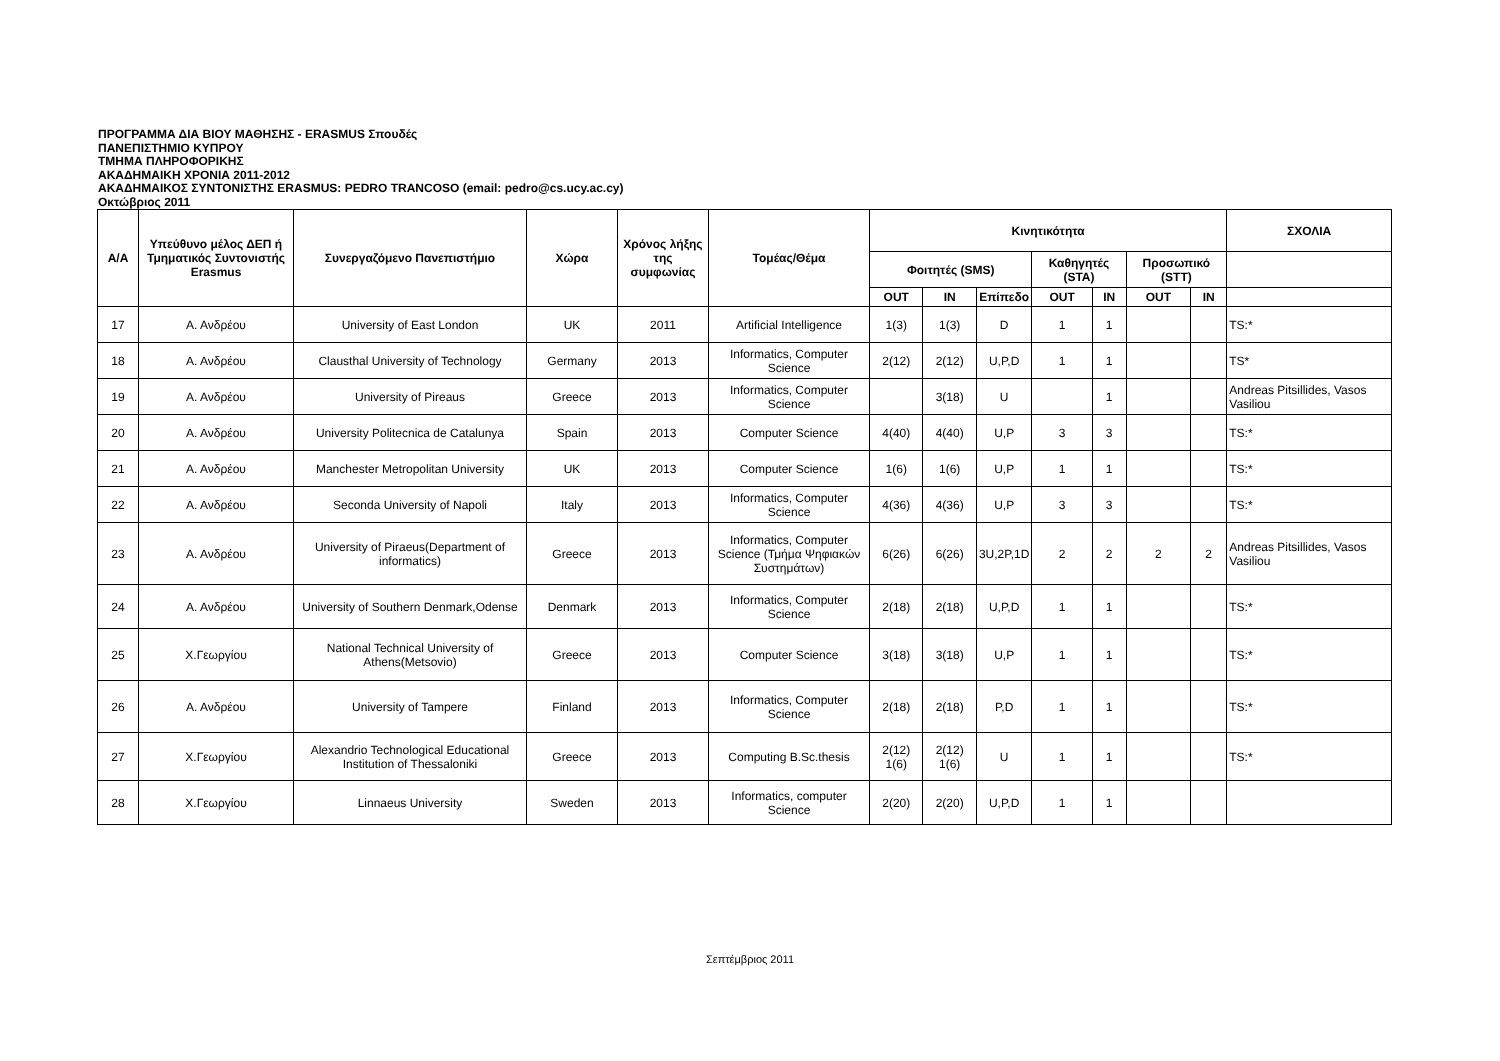ΠΡΟΓΡΑΜΜΑ ΔΙΑ ΒΙΟΥ ΜΑΘΗΣΗΣ - ERASMUS Σπουδές
ΠΑΝΕΠΙΣΤΗΜΙΟ ΚΥΠΡΟΥ
ΤΜΗΜΑ ΠΛΗΡΟΦΟΡΙΚΗΣ
ΑΚΑΔΗΜΑΙΚΗ ΧΡΟΝΙΑ 2011-2012
ΑΚΑΔΗΜΑΙΚΟΣ ΣΥΝΤΟΝΙΣΤΗΣ ERASMUS: PEDRO TRANCOSO (email: pedro@cs.ucy.ac.cy)
Οκτώβριος 2011
| Α/Α | Υπεύθυνο μέλος ΔΕΠ ή Τμηματικός Συντονιστής Erasmus | Συνεργαζόμενο Πανεπιστήμιο | Χώρα | Χρόνος λήξης της συμφωνίας | Τομέας/Θέμα | Κινητικότητα | | | | | | | ΣΧΟΛΙΑ |
| --- | --- | --- | --- | --- | --- | --- | --- | --- | --- | --- | --- | --- | --- |
| | | | | | | Φοιτητές (SMS) | | | Καθηγητές (STA) | | Προσωπικό (STT) | | |
| | | | | | | OUT | IN | Επίπεδο | OUT | IN | OUT | IN | |
| 17 | Α. Ανδρέου | University of East London | UK | 2011 | Artificial Intelligence | 1(3) | 1(3) | D | 1 | 1 | | | TS:* |
| 18 | Α. Ανδρέου | Clausthal University of Technology | Germany | 2013 | Informatics, Computer Science | 2(12) | 2(12) | U,P,D | 1 | 1 | | | TS* |
| 19 | Α. Ανδρέου | University of Pireaus | Greece | 2013 | Informatics, Computer Science | | 3(18) | U | | 1 | | | Andreas Pitsillides, Vasos Vasiliou |
| 20 | Α. Ανδρέου | University Politecnica de Catalunya | Spain | 2013 | Computer Science | 4(40) | 4(40) | U,P | 3 | 3 | | | TS:* |
| 21 | Α. Ανδρέου | Manchester Metropolitan University | UK | 2013 | Computer Science | 1(6) | 1(6) | U,P | 1 | 1 | | | TS:* |
| 22 | Α. Ανδρέου | Seconda University of Napoli | Italy | 2013 | Informatics, Computer Science | 4(36) | 4(36) | U,P | 3 | 3 | | | TS:* |
| 23 | Α. Ανδρέου | University of Piraeus(Department of informatics) | Greece | 2013 | Informatics, Computer Science (Τμήμα Ψηφιακών Συστημάτων) | 6(26) | 6(26) | 3U,2P,1D | 2 | 2 | 2 | 2 | Andreas Pitsillides, Vasos Vasiliou |
| 24 | Α. Ανδρέου | University of Southern Denmark,Odense | Denmark | 2013 | Informatics, Computer Science | 2(18) | 2(18) | U,P,D | 1 | 1 | | | TS:* |
| 25 | Χ.Γεωργίου | National Technical University of Athens(Metsovio) | Greece | 2013 | Computer Science | 3(18) | 3(18) | U,P | 1 | 1 | | | TS:* |
| 26 | Α. Ανδρέου | University of Tampere | Finland | 2013 | Informatics, Computer Science | 2(18) | 2(18) | P,D | 1 | 1 | | | TS:* |
| 27 | Χ.Γεωργίου | Alexandrio Technological Educational Institution of Thessaloniki | Greece | 2013 | Computing B.Sc.thesis | 2(12) 1(6) | 2(12) 1(6) | U | 1 | 1 | | | TS:* |
| 28 | Χ.Γεωργίου | Linnaeus University | Sweden | 2013 | Informatics, computer Science | 2(20) | 2(20) | U,P,D | 1 | 1 | | | |
Σεπτέμβριος 2011